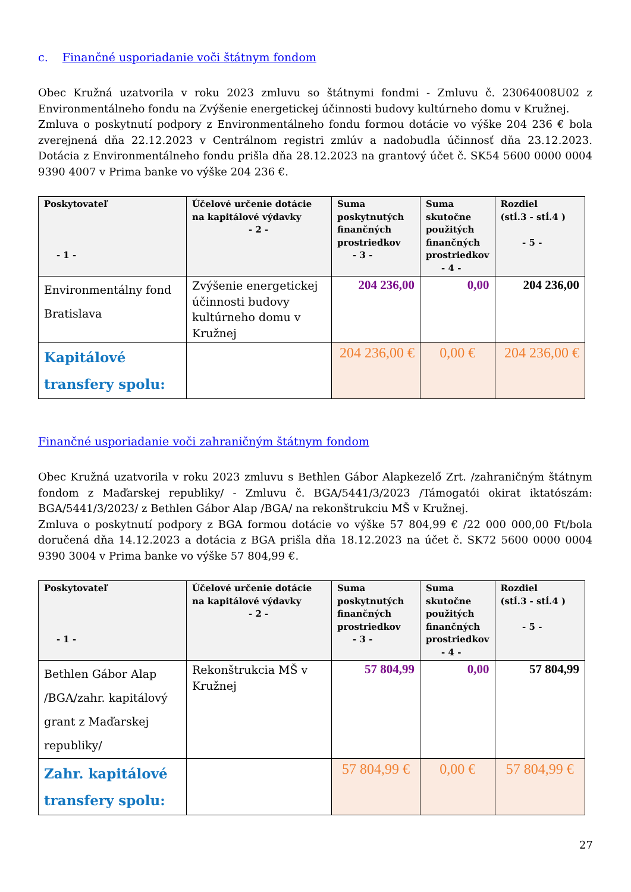c. Finančné usporiadanie voči štátnym fondom
Obec Kružná uzatvorila v roku 2023 zmluvu so štátnymi fondmi - Zmluvu č. 23064008U02 z Environmentálneho fondu na Zvýšenie energetickej účinnosti budovy kultúrneho domu v Kružnej.
Zmluva o poskytnutí podpory z Environmentálneho fondu formou dotácie vo výške 204 236 € bola zverejnená dňa 22.12.2023 v Centrálnom registri zmlúv a nadobudla účinnosť dňa 23.12.2023. Dotácia z Environmentálneho fondu prišla dňa 28.12.2023 na grantový účet č. SK54 5600 0000 0004 9390 4007 v Prima banke vo výške 204 236 €.
| Poskytovateľ - 1 - | Účelové určenie dotácie na kapitálové výdavky - 2 - | Suma poskytnutých finančných prostriedkov - 3 - | Suma skutočne použitých finančných prostriedkov - 4 - | Rozdiel (stĺ.3 - stĺ.4 ) - 5 - |
| --- | --- | --- | --- | --- |
| Environmentálny fond Bratislava | Zvýšenie energetickej účinnosti budovy kultúrneho domu v Kružnej | 204 236,00 | 0,00 | 204 236,00 |
| Kapitálové transfery spolu: | | 204 236,00 € | 0,00 € | 204 236,00 € |
Finančné usporiadanie voči zahraničným štátnym fondom
Obec Kružná uzatvorila v roku 2023 zmluvu s Bethlen Gábor Alapkezelő Zrt. /zahraničným štátnym fondom z Maďarskej republiky/ - Zmluvu č. BGA/5441/3/2023 /Támogatói okirat iktatószám: BGA/5441/3/2023/ z Bethlen Gábor Alap /BGA/ na rekonštrukciu MŠ v Kružnej.
Zmluva o poskytnutí podpory z BGA formou dotácie vo výške 57 804,99 € /22 000 000,00 Ft/bola doručená dňa 14.12.2023 a dotácia z BGA prišla dňa 18.12.2023 na účet č. SK72 5600 0000 0004 9390 3004 v Prima banke vo výške 57 804,99 €.
| Poskytovateľ - 1 - | Účelové určenie dotácie na kapitálové výdavky - 2 - | Suma poskytnutých finančných prostriedkov - 3 - | Suma skutočne použitých finančných prostriedkov - 4 - | Rozdiel (stĺ.3 - stĺ.4 ) - 5 - |
| --- | --- | --- | --- | --- |
| Bethlen Gábor Alap /BGA/zahr. kapitálový grant z Maďarskej republiky/ | Rekonštrukcia MŠ v Kružnej | 57 804,99 | 0,00 | 57 804,99 |
| Zahr. kapitálové transfery spolu: | | 57 804,99 € | 0,00 € | 57 804,99 € |
27